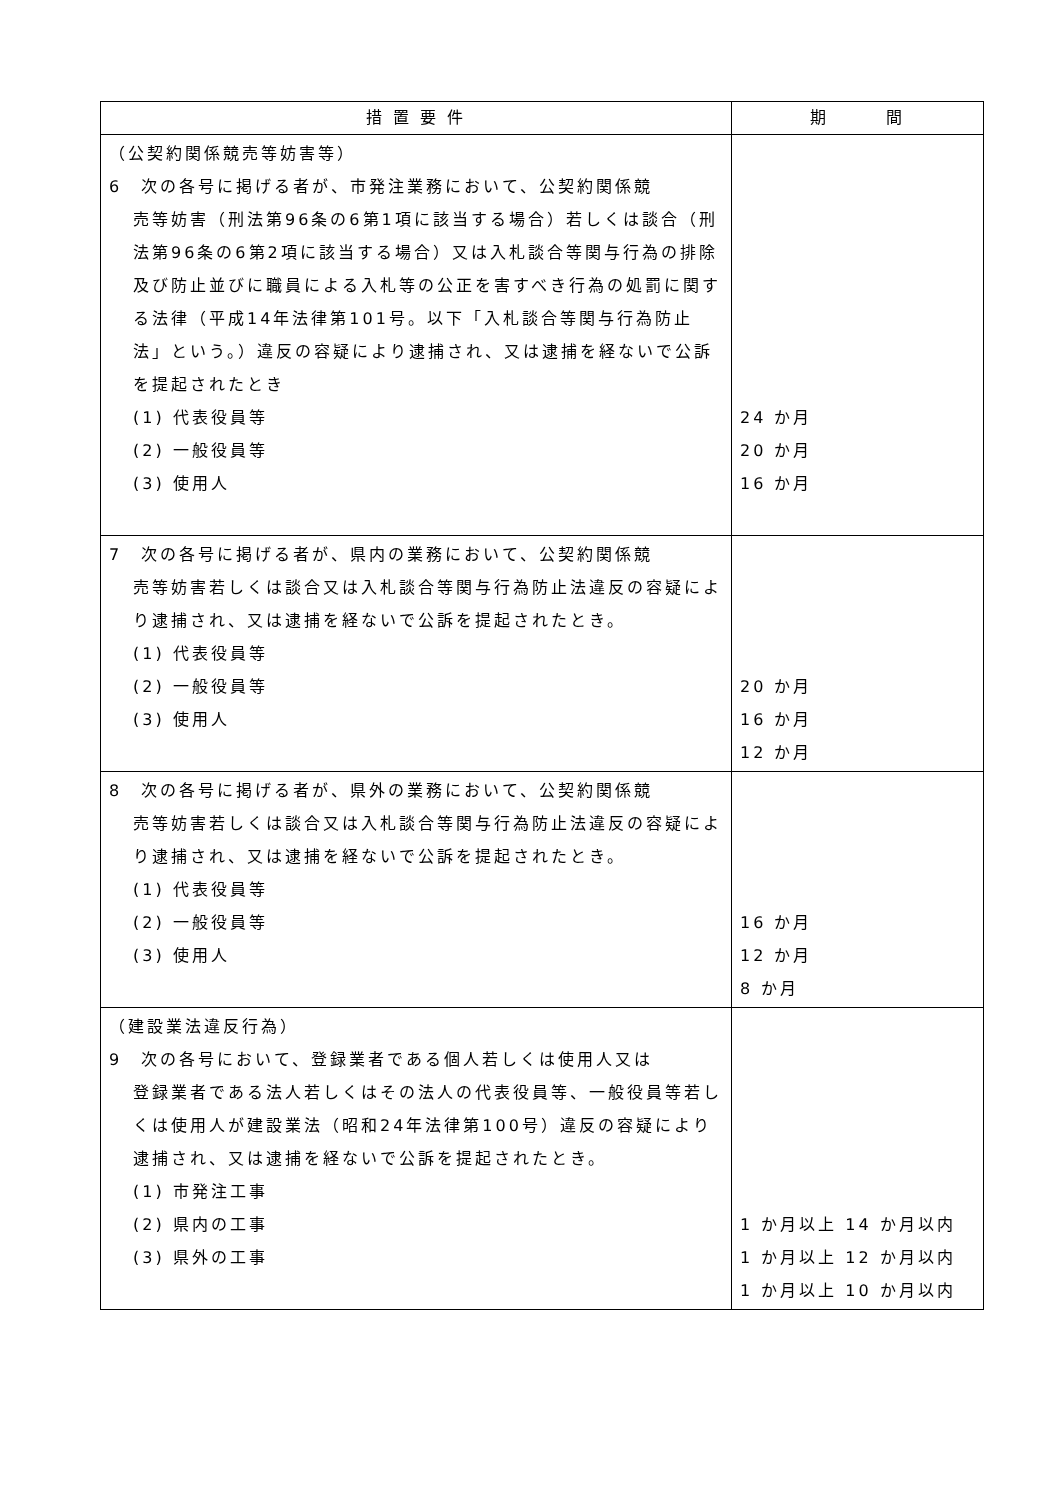| 措 置 要 件 | 期 間 |
| --- | --- |
| （公契約関係競売等妨害等） 6 次の各号に掲げる者が、市発注業務において、公契約関係競 売等妨害（刑法第96条の6第1項に該当する場合）若しくは談合（刑法第96条の6第2項に該当する場合）又は入札談合等関与行為の排除及び防止並びに職員による入札等の公正を害すべき行為の処罰に関する法律（平成14年法律第101号。以下「入札談合等関与行為防止法」という。）違反の容疑により逮捕され、又は逮捕を経ないで公訴を提起されたとき (1) 代表役員等 (2) 一般役員等 (3) 使用人 | 24 か月 20 か月 16 か月 |
| 7 次の各号に掲げる者が、県内の業務において、公契約関係競 売等妨害若しくは談合又は入札談合等関与行為防止法違反の容疑により逮捕され、又は逮捕を経ないで公訴を提起されたとき。 (1) 代表役員等 (2) 一般役員等 (3) 使用人 | 20 か月 16 か月 12 か月 |
| 8 次の各号に掲げる者が、県外の業務において、公契約関係競 売等妨害若しくは談合又は入札談合等関与行為防止法違反の容疑により逮捕され、又は逮捕を経ないで公訴を提起されたとき。 (1) 代表役員等 (2) 一般役員等 (3) 使用人 | 16 か月 12 か月 8 か月 |
| （建設業法違反行為） 9 次の各号において、登録業者である個人若しくは使用人又は 登録業者である法人若しくはその法人の代表役員等、一般役員等若しくは使用人が建設業法（昭和24年法律第100号）違反の容疑により逮捕され、又は逮捕を経ないで公訴を提起されたとき。 (1) 市発注工事 (2) 県内の工事 (3) 県外の工事 | 1 か月以上 14 か月以内 1 か月以上 12 か月以内 1 か月以上 10 か月以内 |